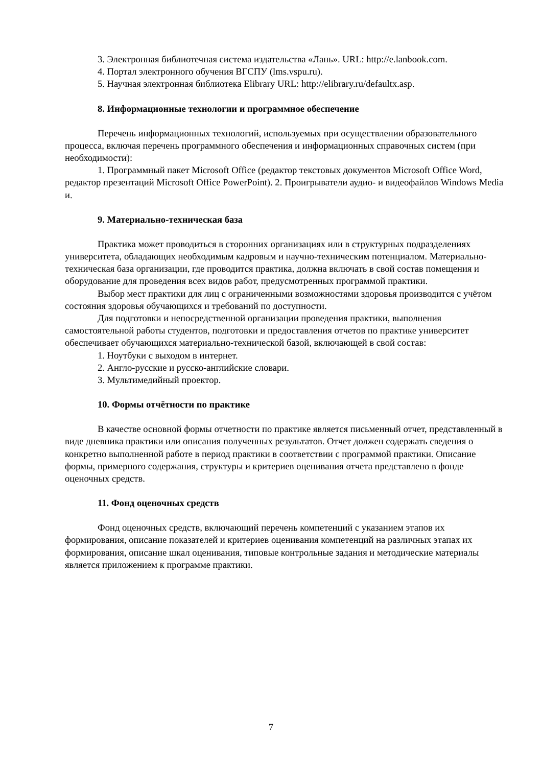3. Электронная библиотечная система издательства «Лань». URL: http://e.lanbook.com.
4. Портал электронного обучения ВГСПУ (lms.vspu.ru).
5. Научная электронная библиотека Elibrary URL: http://elibrary.ru/defaultx.asp.
8. Информационные технологии и программное обеспечение
Перечень информационных технологий, используемых при осуществлении образовательного процесса, включая перечень программного обеспечения и информационных справочных систем (при необходимости):
1. Программный пакет Microsoft Office (редактор текстовых документов Microsoft Office Word, редактор презентаций Microsoft Office PowerPoint). 2. Проигрыватели аудио- и видеофайлов Windows Media и.
9. Материально-техническая база
Практика может проводиться в сторонних организациях или в структурных подразделениях университета, обладающих необходимым кадровым и научно-техническим потенциалом. Материально-техническая база организации, где проводится практика, должна включать в свой состав помещения и оборудование для проведения всех видов работ, предусмотренных программой практики.
Выбор мест практики для лиц с ограниченными возможностями здоровья производится с учётом состояния здоровья обучающихся и требований по доступности.
Для подготовки и непосредственной организации проведения практики, выполнения самостоятельной работы студентов, подготовки и предоставления отчетов по практике университет обеспечивает обучающихся материально-технической базой, включающей в свой состав:
1. Ноутбуки с выходом в интернет.
2. Англо-русские и русско-английские словари.
3. Мультимедийный проектор.
10. Формы отчётности по практике
В качестве основной формы отчетности по практике является письменный отчет, представленный в виде дневника практики или описания полученных результатов. Отчет должен содержать сведения о конкретно выполненной работе в период практики в соответствии с программой практики. Описание формы, примерного содержания, структуры и критериев оценивания отчета представлено в фонде оценочных средств.
11. Фонд оценочных средств
Фонд оценочных средств, включающий перечень компетенций с указанием этапов их формирования, описание показателей и критериев оценивания компетенций на различных этапах их формирования, описание шкал оценивания, типовые контрольные задания и методические материалы является приложением к программе практики.
7